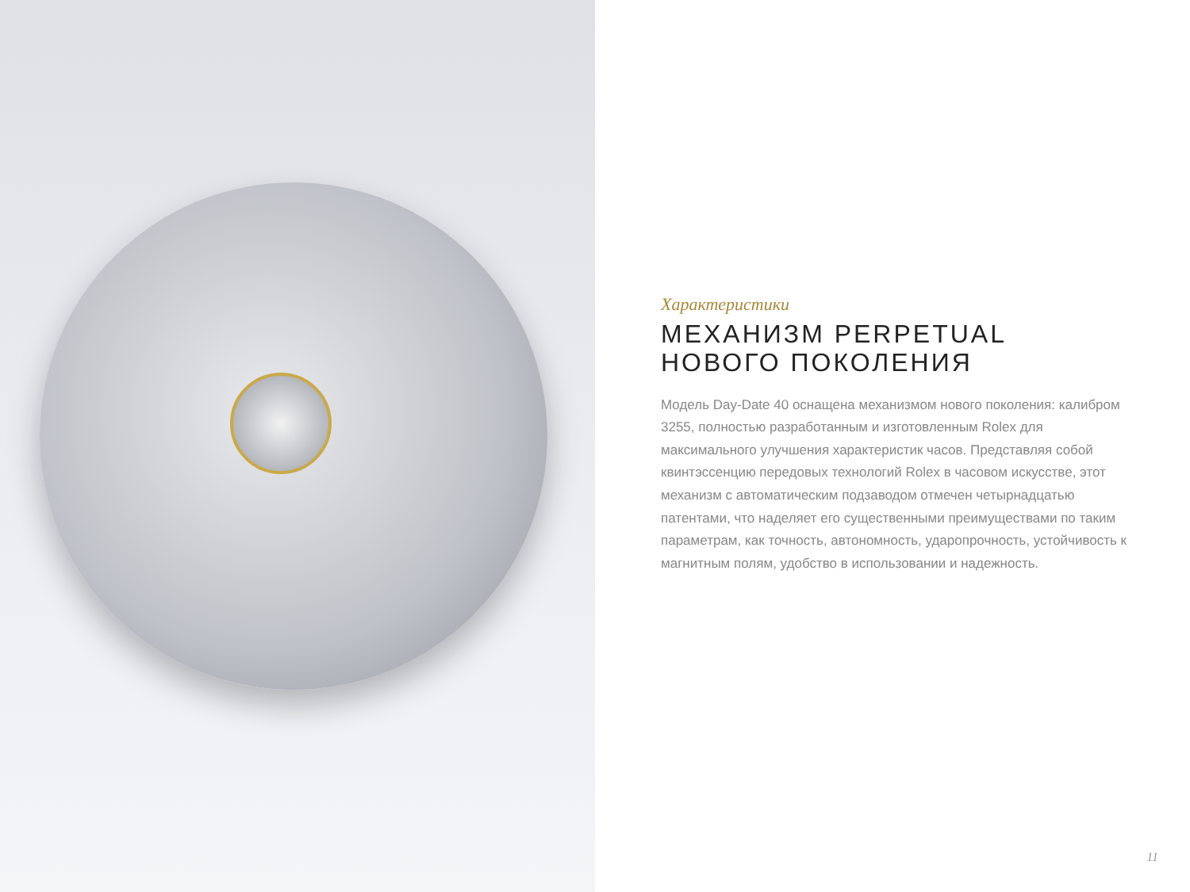Характеристики
МЕХАНИЗМ PERPETUAL
НОВОГО ПОКОЛЕНИЯ
Модель Day-Date 40 оснащена механизмом нового поколения: калибром 3255, полностью разработанным и изготовленным Rolex для максимального улучшения характеристик часов. Представляя собой квинтэссенцию передовых технологий Rolex в часовом искусстве, этот механизм с автоматическим подзаводом отмечен четырнадцатью патентами, что наделяет его существенными преимуществами по таким параметрам, как точность, автономность, ударопрочность, устойчивость к магнитным полям, удобство в использовании и надежность.
11